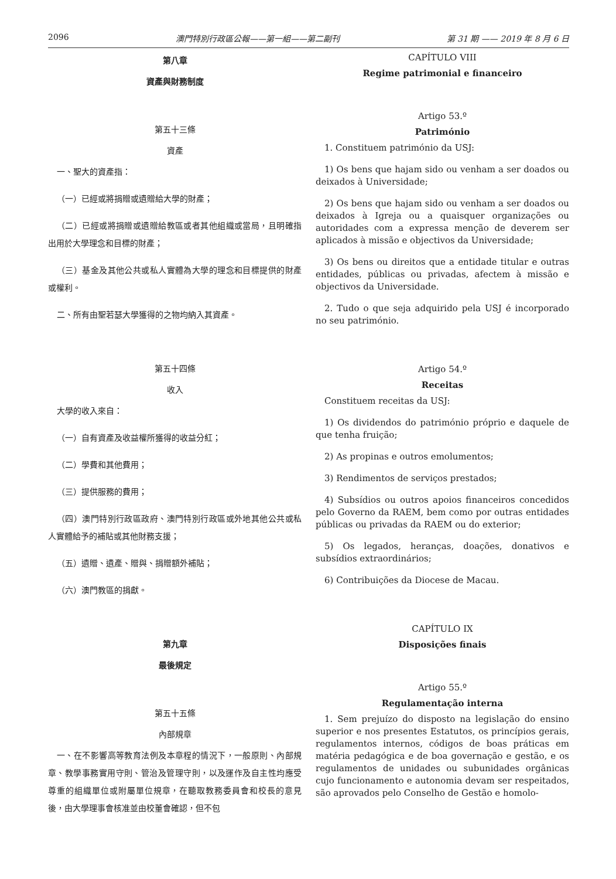2096 澳門特別行政區公報——第一組——第二副刊 第 31 期 —— 2019 年 8 月 6 日
第八章
資產與財務制度
第五十三條
資產
一、聖大的資產指：
（一）已經或將捐贈或遺贈給大學的財產；
（二）已經或將捐贈或遺贈給教區或者其他組織或當局，且明確指出用於大學理念和目標的財產；
（三）基金及其他公共或私人實體為大學的理念和目標提供的財產或權利。
二、所有由聖若瑟大學獲得的之物均納入其資產。
第五十四條
收入
大學的收入來自：
（一）自有資產及收益權所獲得的收益分紅；
（二）學費和其他費用；
（三）提供服務的費用；
（四）澳門特別行政區政府、澳門特別行政區或外地其他公共或私人實體給予的補貼或其他財務支援；
（五）遺贈、遺產、贈與、捐贈額外補貼；
（六）澳門教區的捐獻。
第九章
最後規定
第五十五條
內部規章
一、在不影響高等教育法例及本章程的情況下，一般原則、內部規章、教學事務實用守則、管治及管理守則，以及運作及自主性均應受尊重的組織單位或附屬單位規章，在聽取教務委員會和校長的意見後，由大學理事會核准並由校董會確認，但不包
CAPÍTULO VIII
Regime patrimonial e financeiro
Artigo 53.º
Património
1. Constituem património da USJ:
1) Os bens que hajam sido ou venham a ser doados ou deixados à Universidade;
2) Os bens que hajam sido ou venham a ser doados ou deixados à Igreja ou a quaisquer organizações ou autoridades com a expressa menção de deverem ser aplicados à missão e objectivos da Universidade;
3) Os bens ou direitos que a entidade titular e outras entidades, públicas ou privadas, afectem à missão e objectivos da Universidade.
2. Tudo o que seja adquirido pela USJ é incorporado no seu património.
Artigo 54.º
Receitas
Constituem receitas da USJ:
1) Os dividendos do património próprio e daquele de que tenha fruição;
2) As propinas e outros emolumentos;
3) Rendimentos de serviços prestados;
4) Subsídios ou outros apoios financeiros concedidos pelo Governo da RAEM, bem como por outras entidades públicas ou privadas da RAEM ou do exterior;
5) Os legados, heranças, doações, donativos e subsídios extraordinários;
6) Contribuições da Diocese de Macau.
CAPÍTULO IX
Disposições finais
Artigo 55.º
Regulamentação interna
1. Sem prejuízo do disposto na legislação do ensino superior e nos presentes Estatutos, os princípios gerais, regulamentos internos, códigos de boas práticas em matéria pedagógica e de boa governação e gestão, e os regulamentos de unidades ou subunidades orgânicas cujo funcionamento e autonomia devam ser respeitados, são aprovados pelo Conselho de Gestão e homolo-